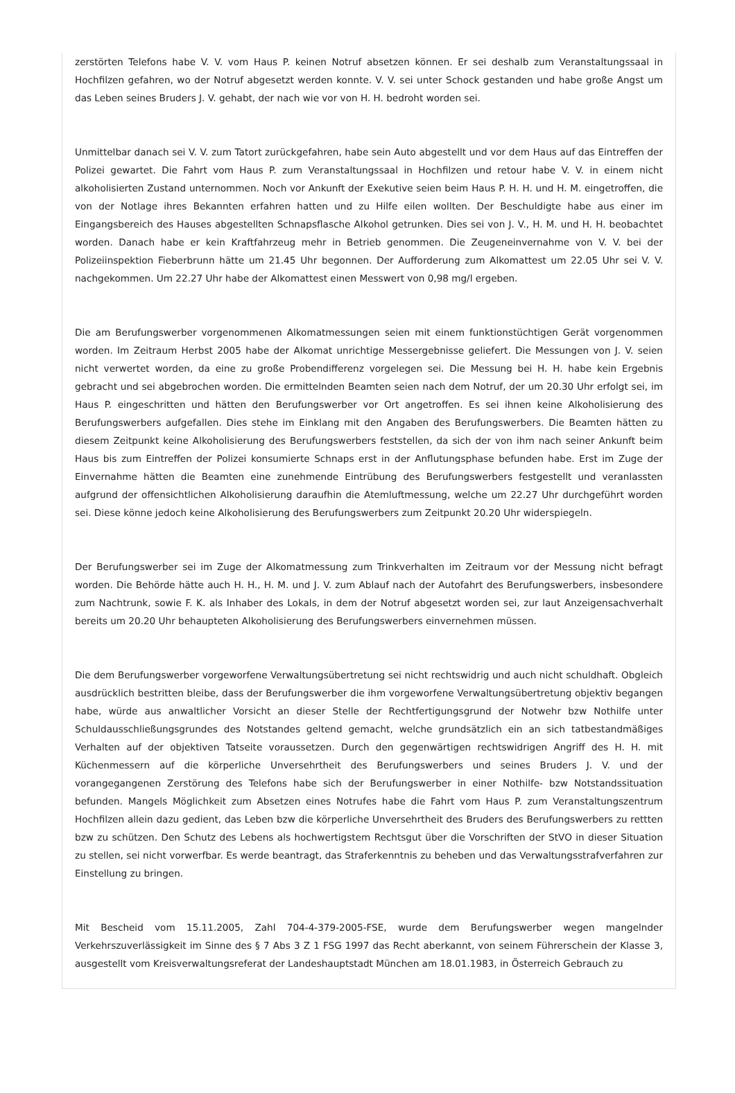zerstörten Telefons habe V. V. vom Haus P. keinen Notruf absetzen können. Er sei deshalb zum Veranstaltungssaal in Hochfilzen gefahren, wo der Notruf abgesetzt werden konnte. V. V. sei unter Schock gestanden und habe große Angst um das Leben seines Bruders J. V. gehabt, der nach wie vor von H. H. bedroht worden sei.
Unmittelbar danach sei V. V. zum Tatort zurückgefahren, habe sein Auto abgestellt und vor dem Haus auf das Eintreffen der Polizei gewartet. Die Fahrt vom Haus P. zum Veranstaltungssaal in Hochfilzen und retour habe V. V. in einem nicht alkoholisierten Zustand unternommen. Noch vor Ankunft der Exekutive seien beim Haus P. H. H. und H. M. eingetroffen, die von der Notlage ihres Bekannten erfahren hatten und zu Hilfe eilen wollten. Der Beschuldigte habe aus einer im Eingangsbereich des Hauses abgestellten Schnapsflasche Alkohol getrunken. Dies sei von J. V., H. M. und H. H. beobachtet worden. Danach habe er kein Kraftfahrzeug mehr in Betrieb genommen. Die Zeugeneinvernahme von V. V. bei der Polizeiinspektion Fieberbrunn hätte um 21.45 Uhr begonnen. Der Aufforderung zum Alkomattest um 22.05 Uhr sei V. V. nachgekommen. Um 22.27 Uhr habe der Alkomattest einen Messwert von 0,98 mg/l ergeben.
Die am Berufungswerber vorgenommenen Alkomatmessungen seien mit einem funktionstüchtigen Gerät vorgenommen worden. Im Zeitraum Herbst 2005 habe der Alkomat unrichtige Messergebnisse geliefert. Die Messungen von J. V. seien nicht verwertet worden, da eine zu große Probendifferenz vorgelegen sei. Die Messung bei H. H. habe kein Ergebnis gebracht und sei abgebrochen worden. Die ermittelnden Beamten seien nach dem Notruf, der um 20.30 Uhr erfolgt sei, im Haus P. eingeschritten und hätten den Berufungswerber vor Ort angetroffen. Es sei ihnen keine Alkoholisierung des Berufungswerbers aufgefallen. Dies stehe im Einklang mit den Angaben des Berufungswerbers. Die Beamten hätten zu diesem Zeitpunkt keine Alkoholisierung des Berufungswerbers feststellen, da sich der von ihm nach seiner Ankunft beim Haus bis zum Eintreffen der Polizei konsumierte Schnaps erst in der Anflutungsphase befunden habe. Erst im Zuge der Einvernahme hätten die Beamten eine zunehmende Eintrübung des Berufungswerbers festgestellt und veranlassten aufgrund der offensichtlichen Alkoholisierung daraufhin die Atemluftmessung, welche um 22.27 Uhr durchgeführt worden sei. Diese könne jedoch keine Alkoholisierung des Berufungswerbers zum Zeitpunkt 20.20 Uhr widerspiegeln.
Der Berufungswerber sei im Zuge der Alkomatmessung zum Trinkverhalten im Zeitraum vor der Messung nicht befragt worden. Die Behörde hätte auch H. H., H. M. und J. V. zum Ablauf nach der Autofahrt des Berufungswerbers, insbesondere zum Nachtrunk, sowie F. K. als Inhaber des Lokals, in dem der Notruf abgesetzt worden sei, zur laut Anzeigensachverhalt bereits um 20.20 Uhr behaupteten Alkoholisierung des Berufungswerbers einvernehmen müssen.
Die dem Berufungswerber vorgeworfene Verwaltungsübertretung sei nicht rechtswidrig und auch nicht schuldhaft. Obgleich ausdrücklich bestritten bleibe, dass der Berufungswerber die ihm vorgeworfene Verwaltungsübertretung objektiv begangen habe, würde aus anwaltlicher Vorsicht an dieser Stelle der Rechtfertigungsgrund der Notwehr bzw Nothilfe unter Schuldausschließungsgrundes des Notstandes geltend gemacht, welche grundsätzlich ein an sich tatbestandmäßiges Verhalten auf der objektiven Tatseite voraussetzen. Durch den gegenwärtigen rechtswidrigen Angriff des H. H. mit Küchenmessern auf die körperliche Unversehrtheit des Berufungswerbers und seines Bruders J. V. und der vorangegangenen Zerstörung des Telefons habe sich der Berufungswerber in einer Nothilfe- bzw Notstandssituation befunden. Mangels Möglichkeit zum Absetzen eines Notrufes habe die Fahrt vom Haus P. zum Veranstaltungszentrum Hochfilzen allein dazu gedient, das Leben bzw die körperliche Unversehrtheit des Bruders des Berufungswerbers zu rettten bzw zu schützen. Den Schutz des Lebens als hochwertigstem Rechtsgut über die Vorschriften der StVO in dieser Situation zu stellen, sei nicht vorwerfbar. Es werde beantragt, das Straferkenntnis zu beheben und das Verwaltungsstrafverfahren zur Einstellung zu bringen.
Mit Bescheid vom 15.11.2005, Zahl 704-4-379-2005-FSE, wurde dem Berufungswerber wegen mangelnder Verkehrszuverlässigkeit im Sinne des § 7 Abs 3 Z 1 FSG 1997 das Recht aberkannt, von seinem Führerschein der Klasse 3, ausgestellt vom Kreisverwaltungsreferat der Landeshauptstadt München am 18.01.1983, in Österreich Gebrauch zu